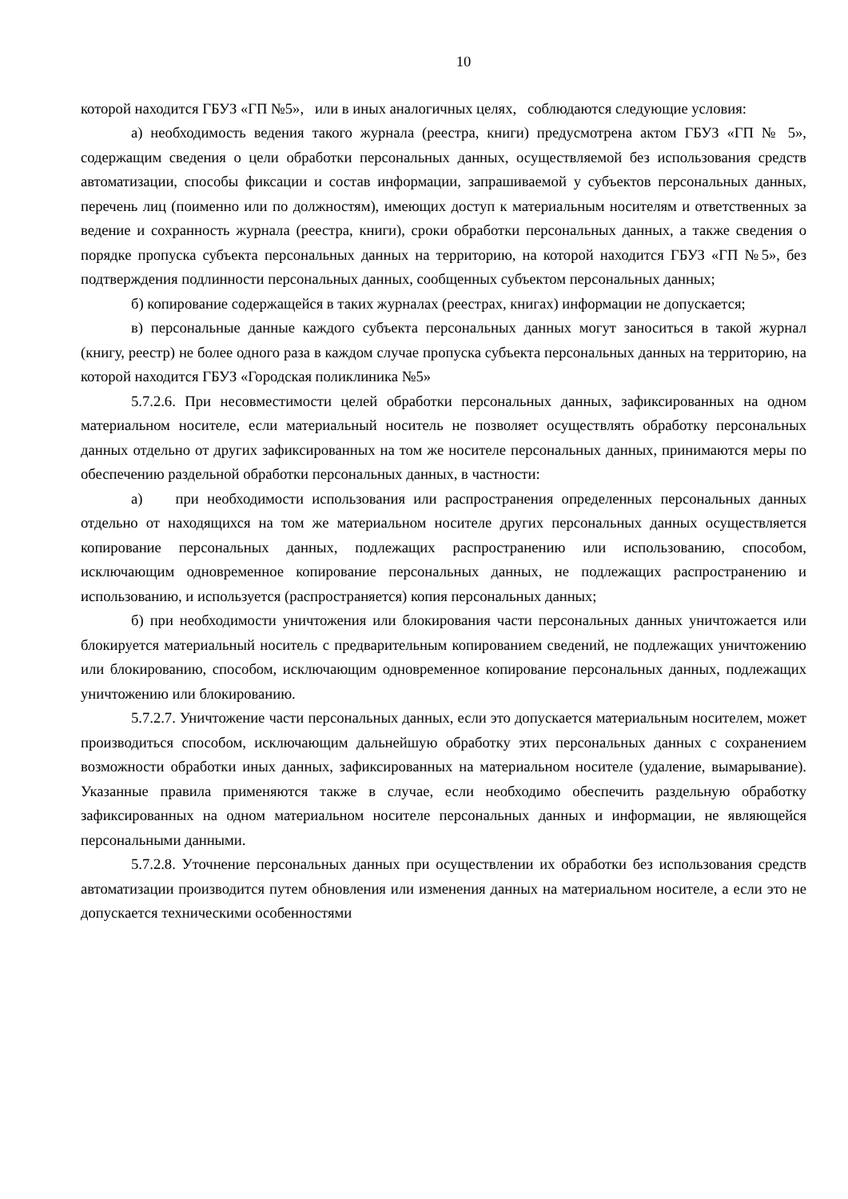10
которой находится ГБУЗ «ГП №5», или в иных аналогичных целях, соблюдаются следующие условия:
а) необходимость ведения такого журнала (реестра, книги) предусмотрена актом ГБУЗ «ГП № 5», содержащим сведения о цели обработки персональных данных, осуществляемой без использования средств автоматизации, способы фиксации и состав информации, запрашиваемой у субъектов персональных данных, перечень лиц (поименно или по должностям), имеющих доступ к материальным носителям и ответственных за ведение и сохранность журнала (реестра, книги), сроки обработки персональных данных, а также сведения о порядке пропуска субъекта персональных данных на территорию, на которой находится ГБУЗ «ГП №5», без подтверждения подлинности персональных данных, сообщенных субъектом персональных данных;
б) копирование содержащейся в таких журналах (реестрах, книгах) информации не допускается;
в) персональные данные каждого субъекта персональных данных могут заноситься в такой журнал (книгу, реестр) не более одного раза в каждом случае пропуска субъекта персональных данных на территорию, на которой находится ГБУЗ «Городская поликлиника №5»
5.7.2.6. При несовместимости целей обработки персональных данных, зафиксированных на одном материальном носителе, если материальный носитель не позволяет осуществлять обработку персональных данных отдельно от других зафиксированных на том же носителе персональных данных, принимаются меры по обеспечению раздельной обработки персональных данных, в частности:
а) при необходимости использования или распространения определенных персональных данных отдельно от находящихся на том же материальном носителе других персональных данных осуществляется копирование персональных данных, подлежащих распространению или использованию, способом, исключающим одновременное копирование персональных данных, не подлежащих распространению и использованию, и используется (распространяется) копия персональных данных;
б) при необходимости уничтожения или блокирования части персональных данных уничтожается или блокируется материальный носитель с предварительным копированием сведений, не подлежащих уничтожению или блокированию, способом, исключающим одновременное копирование персональных данных, подлежащих уничтожению или блокированию.
5.7.2.7. Уничтожение части персональных данных, если это допускается материальным носителем, может производиться способом, исключающим дальнейшую обработку этих персональных данных с сохранением возможности обработки иных данных, зафиксированных на материальном носителе (удаление, вымарывание). Указанные правила применяются также в случае, если необходимо обеспечить раздельную обработку зафиксированных на одном материальном носителе персональных данных и информации, не являющейся персональными данными.
5.7.2.8. Уточнение персональных данных при осуществлении их обработки без использования средств автоматизации производится путем обновления или изменения данных на материальном носителе, а если это не допускается техническими особенностями